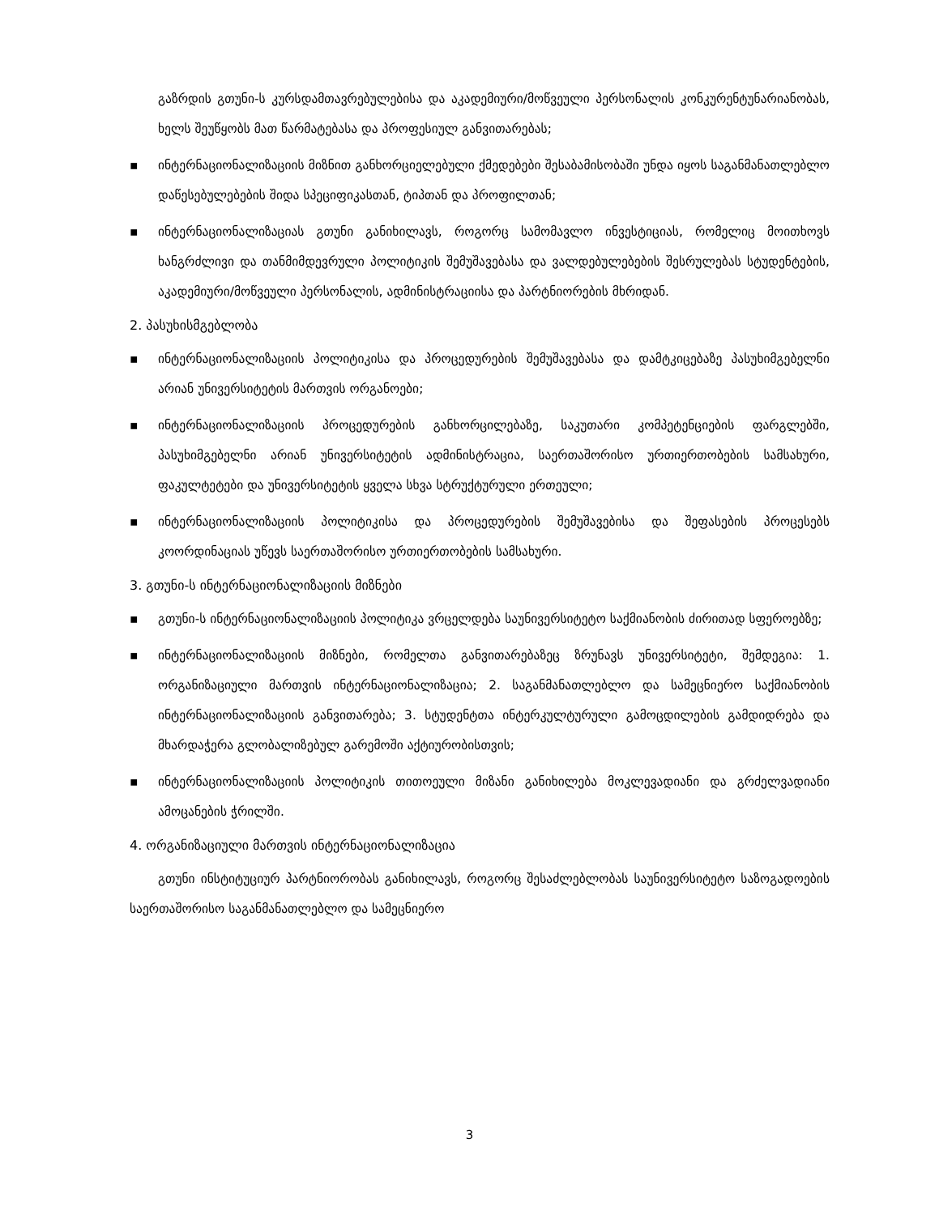გაზრდის გთუნი-ს კურსდამთავრებულებისა და აკადემიური/მოწვეული პერსონალის კონკურენტუნარიანობას, ხელს შეუწყობს მათ წარმატებასა და პროფესიულ განვითარებას;
▪ ინტერნაციონალიზაციის მიზნით განხორციელებული ქმედებები შესაბამისობაში უნდა იყოს საგანმანათლებლო დაწესებულებების შიდა სპეციფიკასთან, ტიპთან და პროფილთან;
▪ ინტერნაციონალიზაციას გთუნი განიხილავს, როგორც სამომავლო ინვესტიციას, რომელიც მოითხოვს ხანგრძლივი და თანმიმდევრული პოლიტიკის შემუშავებასა და ვალდებულებების შესრულებას სტუდენტების, აკადემიური/მოწვეული პერსონალის, ადმინისტრაციისა და პარტნიორების მხრიდან.
2. პასუხისმგებლობა
▪ ინტერნაციონალიზაციის პოლიტიკისა და პროცედურების შემუშავებასა და დამტკიცებაზე პასუხიმგებელნი არიან უნივერსიტეტის მართვის ორგანოები;
▪ ინტერნაციონალიზაციის პროცედურების განხორცილებაზე, საკუთარი კომპეტენციების ფარგლებში, პასუხიმგებელნი არიან უნივერსიტეტის ადმინისტრაცია, საერთაშორისო ურთიერთობების სამსახური, ფაკულტეტები და უნივერსიტეტის ყველა სხვა სტრუქტურული ერთეული;
▪ ინტერნაციონალიზაციის პოლიტიკისა და პროცედურების შემუშავებისა და შეფასების პროცესებს კოორდინაციას უწევს საერთაშორისო ურთიერთობების სამსახური.
3. გთუნი-ს ინტერნაციონალიზაციის მიზნები
▪ გთუნი-ს ინტერნაციონალიზაციის პოლიტიკა ვრცელდება საუნივერსიტეტო საქმიანობის ძირითად სფეროებზე;
▪ ინტერნაციონალიზაციის მიზნები, რომელთა განვითარებაზეც ზრუნავს უნივერსიტეტი, შემდეგია: 1. ორგანიზაციული მართვის ინტერნაციონალიზაცია; 2. საგანმანათლებლო და სამეცნიერო საქმიანობის ინტერნაციონალიზაციის განვითარება; 3. სტუდენტთა ინტერკულტურული გამოცდილების გამდიდრება და მხარდაჭერა გლობალიზებულ გარემოში აქტიურობისთვის;
▪ ინტერნაციონალიზაციის პოლიტიკის თითოეული მიზანი განიხილება მოკლევადიანი და გრძელვადიანი ამოცანების ჭრილში.
4. ორგანიზაციული მართვის ინტერნაციონალიზაცია
გთუნი ინსტიტუციურ პარტნიორობას განიხილავს, როგორც შესაძლებლობას საუნივერსიტეტო საზოგადოების საერთაშორისო საგანმანათლებლო და სამეცნიერო
3